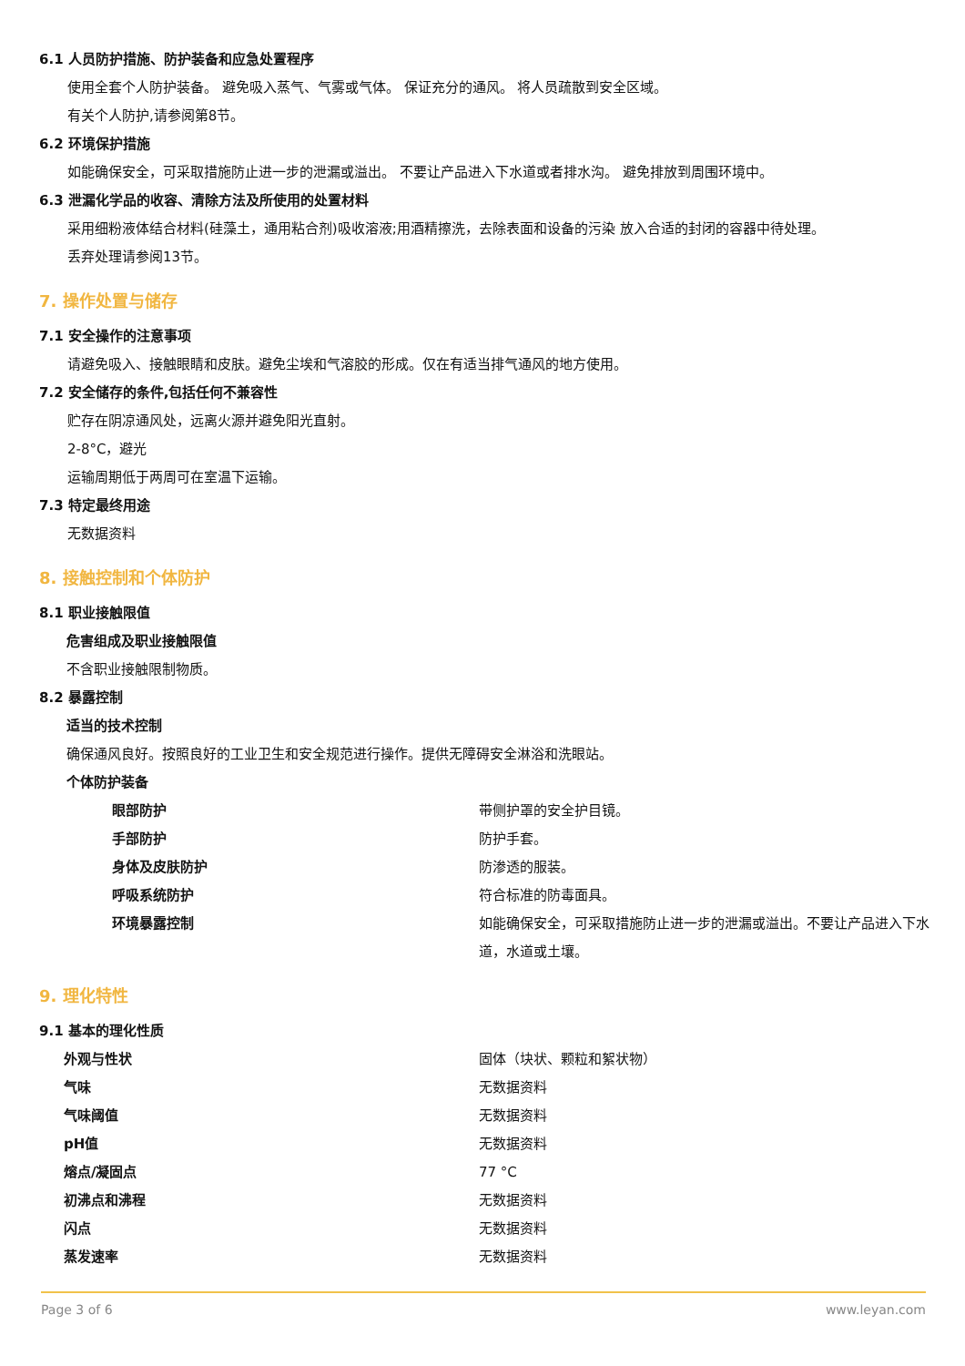6.1 人员防护措施、防护装备和应急处置程序
使用全套个人防护装备。 避免吸入蒸气、气雾或气体。 保证充分的通风。 将人员疏散到安全区域。
有关个人防护,请参阅第8节。
6.2 环境保护措施
如能确保安全，可采取措施防止进一步的泄漏或溢出。 不要让产品进入下水道或者排水沟。 避免排放到周围环境中。
6.3 泄漏化学品的收容、清除方法及所使用的处置材料
采用细粉液体结合材料(硅藻土，通用粘合剂)吸收溶液;用酒精擦洗，去除表面和设备的污染 放入合适的封闭的容器中待处理。
丢弃处理请参阅13节。
7. 操作处置与储存
7.1 安全操作的注意事项
请避免吸入、接触眼睛和皮肤。避免尘埃和气溶胶的形成。仅在有适当排气通风的地方使用。
7.2 安全储存的条件,包括任何不兼容性
贮存在阴凉通风处，远离火源并避免阳光直射。
2-8°C，避光
运输周期低于两周可在室温下运输。
7.3 特定最终用途
无数据资料
8. 接触控制和个体防护
8.1 职业接触限值
危害组成及职业接触限值
不含职业接触限制物质。
8.2 暴露控制
适当的技术控制
确保通风良好。按照良好的工业卫生和安全规范进行操作。提供无障碍安全淋浴和洗眼站。
个体防护装备
| 眼部防护 | 带侧护罩的安全护目镜。 |
| 手部防护 | 防护手套。 |
| 身体及皮肤防护 | 防渗透的服装。 |
| 呼吸系统防护 | 符合标准的防毒面具。 |
| 环境暴露控制 | 如能确保安全，可采取措施防止进一步的泄漏或溢出。不要让产品进入下水道，水道或土壤。 |
9. 理化特性
9.1 基本的理化性质
| 外观与性状 | 固体（块状、颗粒和絮状物） |
| 气味 | 无数据资料 |
| 气味阈值 | 无数据资料 |
| pH值 | 无数据资料 |
| 熔点/凝固点 | 77 °C |
| 初沸点和沸程 | 无数据资料 |
| 闪点 | 无数据资料 |
| 蒸发速率 | 无数据资料 |
Page 3 of 6 www.leyan.com